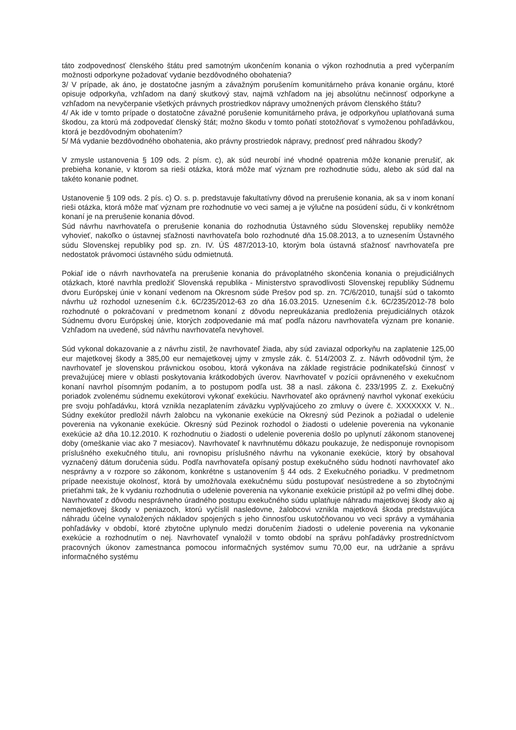táto zodpovednosť členského štátu pred samotným ukončením konania o výkon rozhodnutia a pred vyčerpaním možnosti odporkyne požadovať vydanie bezdôvodného obohatenia?
3/ V prípade, ak áno, je dostatočne jasným a závažným porušením komunitárneho práva konanie orgánu, ktoré opisuje odporkyňa, vzhľadom na daný skutkový stav, najmä vzhľadom na jej absolútnu nečinnosť odporkyne a vzhľadom na nevyčerpanie všetkých právnych prostriedkov nápravy umožnených právom členského štátu?
4/ Ak ide v tomto prípade o dostatočne závažné porušenie komunitárneho práva, je odporkyňou uplatňovaná suma škodou, za ktorú má zodpovedať členský štát; možno škodu v tomto poňatí stotožňovať s vymoženou pohľadávkou, ktorá je bezdôvodným obohatením?
5/ Má vydanie bezdôvodného obohatenia, ako právny prostriedok nápravy, prednosť pred náhradou škody?
V zmysle ustanovenia § 109 ods. 2 písm. c), ak súd neurobí iné vhodné opatrenia môže konanie prerušiť, ak prebieha konanie, v ktorom sa rieši otázka, ktorá môže mať význam pre rozhodnutie súdu, alebo ak súd dal na takéto konanie podnet.
Ustanovenie § 109 ods. 2 pís. c) O. s. p. predstavuje fakultatívny dôvod na prerušenie konania, ak sa v inom konaní rieši otázka, ktorá môže mať význam pre rozhodnutie vo veci samej a je výlučne na posúdení súdu, či v konkrétnom konaní je na prerušenie konania dôvod.
Súd návrhu navrhovateľa o prerušenie konania do rozhodnutia Ústavného súdu Slovenskej republiky nemôže vyhovieť, nakoľko o ústavnej sťažnosti navrhovateľa bolo rozhodnuté dňa 15.08.2013, a to uznesením Ústavného súdu Slovenskej republiky pod sp. zn. IV. ÚS 487/2013-10, ktorým bola ústavná sťažnosť navrhovateľa pre nedostatok právomoci ústavného súdu odmietnutá.
Pokiaľ ide o návrh navrhovateľa na prerušenie konania do právoplatného skončenia konania o prejudiciálnych otázkach, ktoré navrhla predložiť Slovenská republika - Ministerstvo spravodlivosti Slovenskej republiky Súdnemu dvoru Európskej únie v konaní vedenom na Okresnom súde Prešov pod sp. zn. 7C/6/2010, tunajší súd o takomto návrhu už rozhodol uznesením č.k. 6C/235/2012-63 zo dňa 16.03.2015. Uznesením č.k. 6C/235/2012-78 bolo rozhodnuté o pokračovaní v predmetnom konaní z dôvodu nepreukázania predloženia prejudiciálnych otázok Súdnemu dvoru Európskej únie, ktorých zodpovedanie má mať podľa názoru navrhovateľa význam pre konanie. Vzhľadom na uvedené, súd návrhu navrhovateľa nevyhovel.
Súd vykonal dokazovanie a z návrhu zistil, že navrhovateľ žiada, aby súd zaviazal odporkyňu na zaplatenie 125,00 eur majetkovej škody a 385,00 eur nemajetkovej ujmy v zmysle zák. č. 514/2003 Z. z. Návrh odôvodnil tým, že navrhovateľ je slovenskou právnickou osobou, ktorá vykonáva na základe registrácie podnikateľskú činnosť v prevažujúcej miere v oblasti poskytovania krátkodobých úverov. Navrhovateľ v pozícii oprávneného v exekučnom konaní navrhol písomným podaním, a to postupom podľa ust. 38 a nasl. zákona č. 233/1995 Z. z. Exekučný poriadok zvolenému súdnemu exekútorovi vykonať exekúciu. Navrhovateľ ako oprávnený navrhol vykonať exekúciu pre svoju pohľadávku, ktorá vznikla nezaplatením záväzku vyplývajúceho zo zmluvy o úvere č. XXXXXXX V. N.. Súdny exekútor predložil návrh žalobcu na vykonanie exekúcie na Okresný súd Pezinok a požiadal o udelenie poverenia na vykonanie exekúcie. Okresný súd Pezinok rozhodol o žiadosti o udelenie poverenia na vykonanie exekúcie až dňa 10.12.2010. K rozhodnutiu o žiadosti o udelenie poverenia došlo po uplynutí zákonom stanovenej doby (omeškanie viac ako 7 mesiacov). Navrhovateľ k navrhnutému dôkazu poukazuje, že nedisponuje rovnopisom príslušného exekučného titulu, ani rovnopisu príslušného návrhu na vykonanie exekúcie, ktorý by obsahoval vyznačený dátum doručenia súdu. Podľa navrhovateľa opísaný postup exekučného súdu hodnotí navrhovateľ ako nesprávny a v rozpore so zákonom, konkrétne s ustanovením § 44 ods. 2 Exekučného poriadku. V predmetnom prípade neexistuje okolnosť, ktorá by umožňovala exekučnému súdu postupovať nesústredene a so zbytočnými prieťahmi tak, že k vydaniu rozhodnutia o udelenie poverenia na vykonanie exekúcie pristúpil až po veľmi dlhej dobe. Navrhovateľ z dôvodu nesprávneho úradného postupu exekučného súdu uplatňuje náhradu majetkovej škody ako aj nemajetkovej škody v peniazoch, ktorú vyčíslil nasledovne, žalobcovi vznikla majetková škoda predstavujúca náhradu účelne vynaložených nákladov spojených s jeho činnosťou uskutočňovanou vo veci správy a vymáhania pohľadávky v období, ktoré zbytočne uplynulo medzi doručením žiadosti o udelenie poverenia na vykonanie exekúcie a rozhodnutím o nej. Navrhovateľ vynaložil v tomto období na správu pohľadávky prostredníctvom pracovných úkonov zamestnanca pomocou informačných systémov sumu 70,00 eur, na udržanie a správu informačného systému